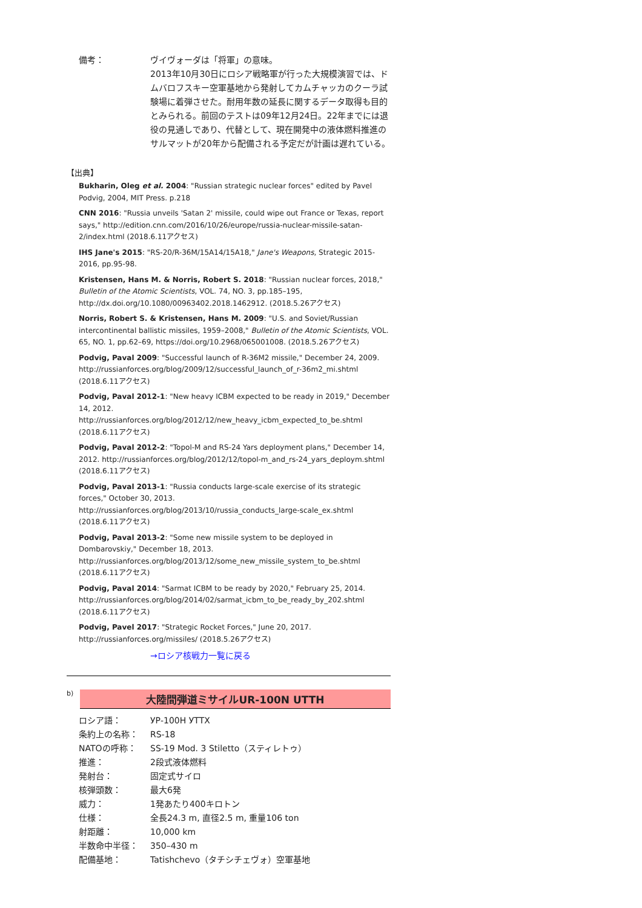備考： ヴイヴォーダは「将軍」の意味。
2013年10月30日にロシア戦略軍が行った大規模演習では、ドムバロフスキー空軍基地から発射してカムチャッカのクーラ試験場に着弾させた。耐用年数の延長に関するデータ取得も目的とみられる。前回のテストは09年12月24日。22年までには退役の見通しであり、代替として、現在開発中の液体燃料推進のサルマットが20年から配備される予定だが計画は遅れている。
【出典】
Bukharin, Oleg et al. 2004: "Russian strategic nuclear forces" edited by Pavel Podvig, 2004, MIT Press. p.218
CNN 2016: "Russia unveils 'Satan 2' missile, could wipe out France or Texas, report says," http://edition.cnn.com/2016/10/26/europe/russia-nuclear-missile-satan-2/index.html (2018.6.11アクセス)
IHS Jane's 2015: "RS-20/R-36M/15A14/15A18," Jane's Weapons, Strategic 2015-2016, pp.95-98.
Kristensen, Hans M. & Norris, Robert S. 2018: "Russian nuclear forces, 2018," Bulletin of the Atomic Scientists, VOL. 74, NO. 3, pp.185–195, http://dx.doi.org/10.1080/00963402.2018.1462912. (2018.5.26アクセス)
Norris, Robert S. & Kristensen, Hans M. 2009: "U.S. and Soviet/Russian intercontinental ballistic missiles, 1959–2008," Bulletin of the Atomic Scientists, VOL. 65, NO. 1, pp.62–69, https://doi.org/10.2968/065001008. (2018.5.26アクセス)
Podvig, Paval 2009: "Successful launch of R-36M2 missile," December 24, 2009. http://russianforces.org/blog/2009/12/successful_launch_of_r-36m2_mi.shtml (2018.6.11アクセス)
Podvig, Paval 2012-1: "New heavy ICBM expected to be ready in 2019," December 14, 2012. http://russianforces.org/blog/2012/12/new_heavy_icbm_expected_to_be.shtml (2018.6.11アクセス)
Podvig, Paval 2012-2: "Topol-M and RS-24 Yars deployment plans," December 14, 2012. http://russianforces.org/blog/2012/12/topol-m_and_rs-24_yars_deploym.shtml (2018.6.11アクセス)
Podvig, Paval 2013-1: "Russia conducts large-scale exercise of its strategic forces," October 30, 2013. http://russianforces.org/blog/2013/10/russia_conducts_large-scale_ex.shtml (2018.6.11アクセス)
Podvig, Paval 2013-2: "Some new missile system to be deployed in Dombarovskiy," December 18, 2013. http://russianforces.org/blog/2013/12/some_new_missile_system_to_be.shtml (2018.6.11アクセス)
Podvig, Paval 2014: "Sarmat ICBM to be ready by 2020," February 25, 2014. http://russianforces.org/blog/2014/02/sarmat_icbm_to_be_ready_by_202.shtml (2018.6.11アクセス)
Podvig, Pavel 2017: "Strategic Rocket Forces," June 20, 2017. http://russianforces.org/missiles/ (2018.5.26アクセス)
→ロシア核戦力一覧に戻る
b)
大陸間弾道ミサイルUR-100N UTTH
ロシア語： УР-100Н УТТХ
条約上の名称： RS-18
NATOの呼称： SS-19 Mod. 3 Stiletto（スティレトゥ）
推進： 2段式液体燃料
発射台： 固定式サイロ
核弾頭数： 最大6発
威力： 1発あたり400キロトン
仕様： 全長24.3 m, 直径2.5 m, 重量106 ton
射距離： 10,000 km
半数命中半径： 350–430 m
配備基地： Tatishchevo（タチシチェヴォ）空軍基地